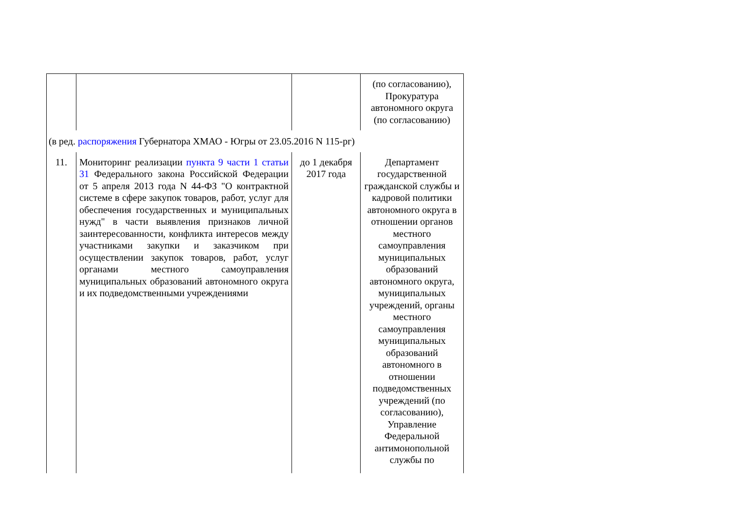| | | | (по согласованию), Прокуратура автономного округа (по согласованию) |
| (в ред. распоряжения Губернатора ХМАО - Югры от 23.05.2016 N 115-рг) | | | |
| 11. | Мониторинг реализации пункта 9 части 1 статьи 31 Федерального закона Российской Федерации от 5 апреля 2013 года N 44-ФЗ "О контрактной системе в сфере закупок товаров, работ, услуг для обеспечения государственных и муниципальных нужд" в части выявления признаков личной заинтересованности, конфликта интересов между участниками закупки и заказчиком при осуществлении закупок товаров, работ, услуг органами местного самоуправления муниципальных образований автономного округа и их подведомственными учреждениями | до 1 декабря 2017 года | Департамент государственной гражданской службы и кадровой политики автономного округа в отношении органов местного самоуправления муниципальных образований автономного округа, муниципальных учреждений, органы местного самоуправления муниципальных образований автономного в отношении подведомственных учреждений (по согласованию), Управление Федеральной антимонопольной службы по |